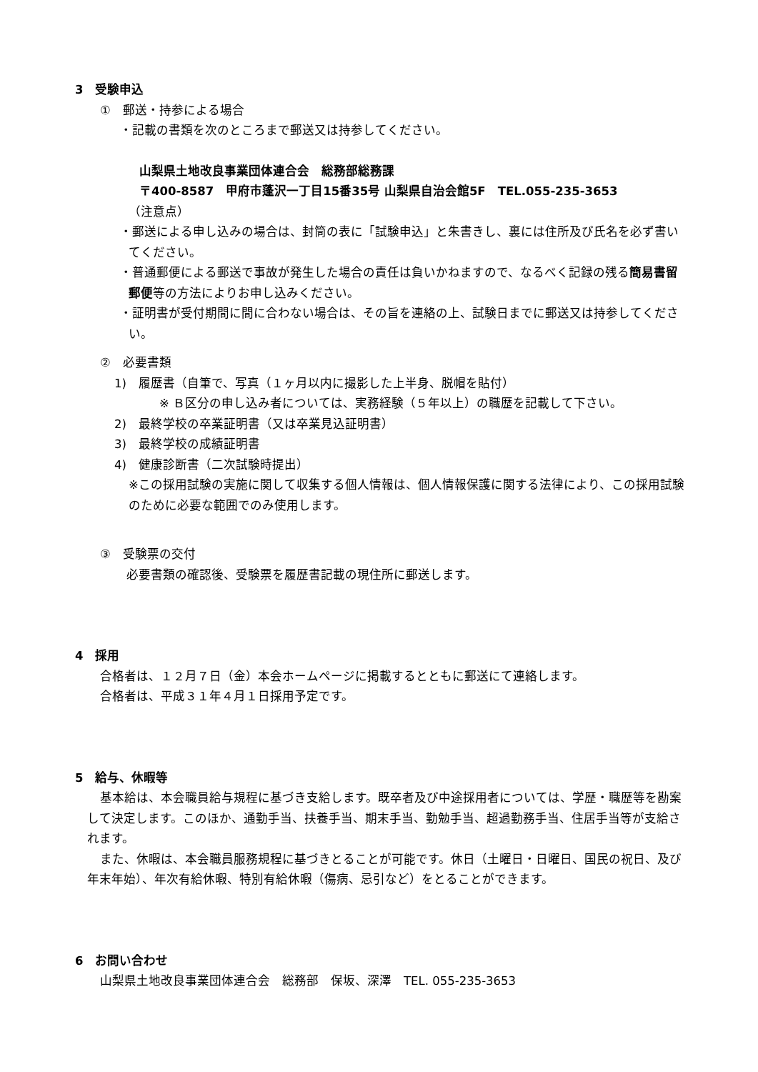3　受験申込
①　郵送・持参による場合
・記載の書類を次のところまで郵送又は持参してください。
山梨県土地改良事業団体連合会　総務部総務課
〒400-8587　甲府市蓬沢一丁目15番35号 山梨県自治会館5F　TEL.055-235-3653
（注意点）
・郵送による申し込みの場合は、封筒の表に「試験申込」と朱書きし、裏には住所及び氏名を必ず書いてください。
・普通郵便による郵送で事故が発生した場合の責任は負いかねますので、なるべく記録の残る簡易書留郵便等の方法によりお申し込みください。
・証明書が受付期間に間に合わない場合は、その旨を連絡の上、試験日までに郵送又は持参してください。
②　必要書類
1)　履歴書（自筆で、写真（１ヶ月以内に撮影した上半身、脱帽を貼付）
※ Ｂ区分の申し込み者については、実務経験（５年以上）の職歴を記載して下さい。
2)　最終学校の卒業証明書（又は卒業見込証明書）
3)　最終学校の成績証明書
4)　健康診断書（二次試験時提出）
※この採用試験の実施に関して収集する個人情報は、個人情報保護に関する法律により、この採用試験のために必要な範囲でのみ使用します。
③　受験票の交付
必要書類の確認後、受験票を履歴書記載の現住所に郵送します。
4　採用
合格者は、１２月７日（金）本会ホームページに掲載するとともに郵送にて連絡します。
合格者は、平成３１年４月１日採用予定です。
5　給与、休暇等
基本給は、本会職員給与規程に基づき支給します。既卒者及び中途採用者については、学歴・職歴等を勘案して決定します。このほか、通勤手当、扶養手当、期末手当、勤勉手当、超過勤務手当、住居手当等が支給されます。
また、休暇は、本会職員服務規程に基づきとることが可能です。休日（土曜日・日曜日、国民の祝日、及び年末年始）、年次有給休暇、特別有給休暇（傷病、忌引など）をとることができます。
6　お問い合わせ
山梨県土地改良事業団体連合会　総務部　保坂、深澤　TEL. 055-235-3653